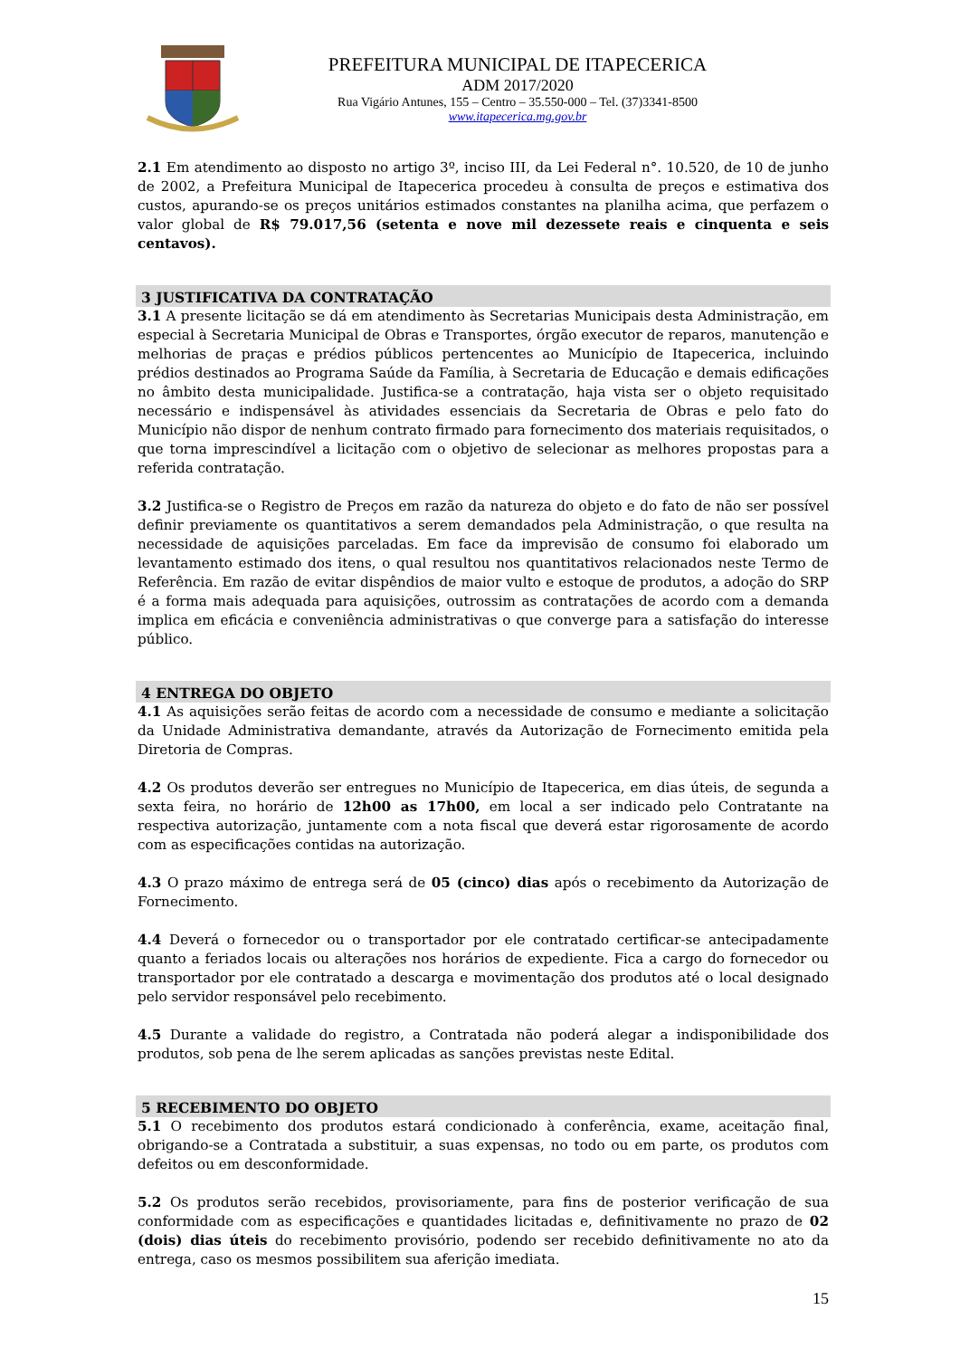PREFEITURA MUNICIPAL DE ITAPECERICA
ADM 2017/2020
Rua Vigário Antunes, 155 – Centro – 35.550-000 – Tel. (37)3341-8500
www.itapecerica.mg.gov.br
2.1 Em atendimento ao disposto no artigo 3º, inciso III, da Lei Federal n°. 10.520, de 10 de junho de 2002, a Prefeitura Municipal de Itapecerica procedeu à consulta de preços e estimativa dos custos, apurando-se os preços unitários estimados constantes na planilha acima, que perfazem o valor global de R$ 79.017,56 (setenta e nove mil dezessete reais e cinquenta e seis centavos).
3 JUSTIFICATIVA DA CONTRATAÇÃO
3.1 A presente licitação se dá em atendimento às Secretarias Municipais desta Administração, em especial à Secretaria Municipal de Obras e Transportes, órgão executor de reparos, manutenção e melhorias de praças e prédios públicos pertencentes ao Município de Itapecerica, incluindo prédios destinados ao Programa Saúde da Família, à Secretaria de Educação e demais edificações no âmbito desta municipalidade. Justifica-se a contratação, haja vista ser o objeto requisitado necessário e indispensável às atividades essenciais da Secretaria de Obras e pelo fato do Município não dispor de nenhum contrato firmado para fornecimento dos materiais requisitados, o que torna imprescindível a licitação com o objetivo de selecionar as melhores propostas para a referida contratação.
3.2 Justifica-se o Registro de Preços em razão da natureza do objeto e do fato de não ser possível definir previamente os quantitativos a serem demandados pela Administração, o que resulta na necessidade de aquisições parceladas. Em face da imprevisão de consumo foi elaborado um levantamento estimado dos itens, o qual resultou nos quantitativos relacionados neste Termo de Referência. Em razão de evitar dispêndios de maior vulto e estoque de produtos, a adoção do SRP é a forma mais adequada para aquisições, outrossim as contratações de acordo com a demanda implica em eficácia e conveniência administrativas o que converge para a satisfação do interesse público.
4 ENTREGA DO OBJETO
4.1 As aquisições serão feitas de acordo com a necessidade de consumo e mediante a solicitação da Unidade Administrativa demandante, através da Autorização de Fornecimento emitida pela Diretoria de Compras.
4.2 Os produtos deverão ser entregues no Município de Itapecerica, em dias úteis, de segunda a sexta feira, no horário de 12h00 as 17h00, em local a ser indicado pelo Contratante na respectiva autorização, juntamente com a nota fiscal que deverá estar rigorosamente de acordo com as especificações contidas na autorização.
4.3 O prazo máximo de entrega será de 05 (cinco) dias após o recebimento da Autorização de Fornecimento.
4.4 Deverá o fornecedor ou o transportador por ele contratado certificar-se antecipadamente quanto a feriados locais ou alterações nos horários de expediente. Fica a cargo do fornecedor ou transportador por ele contratado a descarga e movimentação dos produtos até o local designado pelo servidor responsável pelo recebimento.
4.5 Durante a validade do registro, a Contratada não poderá alegar a indisponibilidade dos produtos, sob pena de lhe serem aplicadas as sanções previstas neste Edital.
5 RECEBIMENTO DO OBJETO
5.1 O recebimento dos produtos estará condicionado à conferência, exame, aceitação final, obrigando-se a Contratada a substituir, a suas expensas, no todo ou em parte, os produtos com defeitos ou em desconformidade.
5.2 Os produtos serão recebidos, provisoriamente, para fins de posterior verificação de sua conformidade com as especificações e quantidades licitadas e, definitivamente no prazo de 02 (dois) dias úteis do recebimento provisório, podendo ser recebido definitivamente no ato da entrega, caso os mesmos possibilitem sua aferição imediata.
15